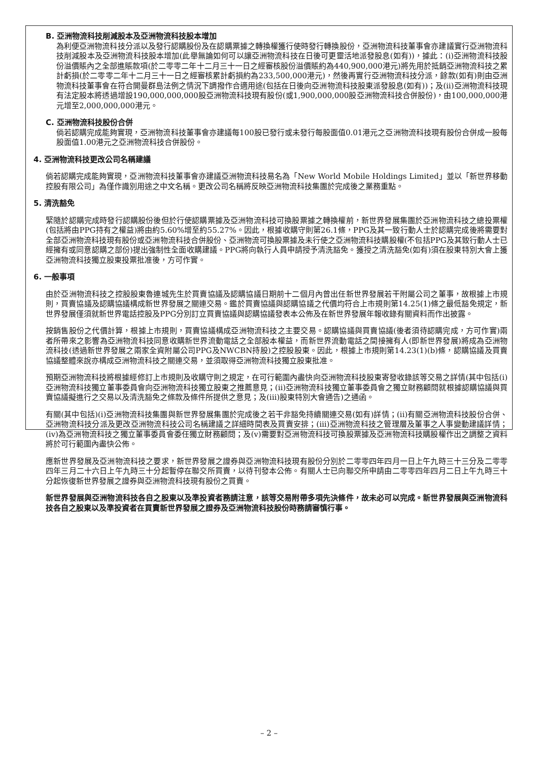B. 亞洲物流科技削減股本及亞洲物流科技股本增加
為利便亞洲物流科技分派以及發行認購股份及在認購票據之轉換權獲行使時發行轉換股份，亞洲物流科技董事會亦建議實行亞洲物流科技削減股本及亞洲物流科技股本增加(此舉無論如何可以讓亞洲物流科技在日後可更靈活地派發股息(如有))，據此：(i)亞洲物流科技股份溢價賬內之全部進賬款項(於二零零二年十二月三十一日之經審核股份溢價賬約為440,900,000港元)將先用於抵銷亞洲物流科技之累計虧損(於二零零二年十二月三十一日之經審核累計虧損約為233,500,000港元)，然後再實行亞洲物流科技分派，餘款(如有)則由亞洲物流科技董事會在符合開曼群島法例之情況下調撥作合適用途(包括在日後向亞洲物流科技股東派發股息(如有))；及(ii)亞洲物流科技現有法定股本將透過增設190,000,000,000股亞洲物流科技現有股份(或1,900,000,000股亞洲物流科技合併股份)，由100,000,000港元增至2,000,000,000港元。
C. 亞洲物流科技股份合併
倘若認購完成能夠實現，亞洲物流科技董事會亦建議每100股已發行或未發行每股面值0.01港元之亞洲物流科技現有股份合併成一股每股面值1.00港元之亞洲物流科技合併股份。
4. 亞洲物流科技更改公司名稱建議
倘若認購完成能夠實現，亞洲物流科技董事會亦建議亞洲物流科技易名為「New World Mobile Holdings Limited」並以「新世界移動控股有限公司」為僅作識別用途之中文名稱。更改公司名稱將反映亞洲物流科技集團於完成後之業務重點。
5. 清洗豁免
緊隨於認購完成時發行認購股份後但於行使認購票據及亞洲物流科技可換股票據之轉換權前，新世界發展集團於亞洲物流科技之總投票權(包括將由PPG持有之權益)將由約5.60%增至約55.27%。因此，根據收購守則第26.1條，PPG及其一致行動人士於認購完成後將需要對全部亞洲物流科技現有股份或亞洲物流科技合併股份、亞洲物流可換股票據及未行使之亞洲物流科技購股權(不包括PPG及其致行動人士已經擁有或同意認購之部份)提出強制性全面收購建議。PPG將向執行人員申請授予清洗豁免。獲授之清洗豁免(如有)須在股東特別大會上獲亞洲物流科技獨立股東投票批准後，方可作實。
6. 一般事項
由於亞洲物流科技之控股股東魯連城先生於買賣協議及認購協議日期前十二個月內曾出任新世界發展若干附屬公司之董事，故根據上市規則，買賣協議及認購協議構成新世界發展之關連交易。鑑於買賣協議與認購協議之代價均符合上市規則第14.25(1)條之最低豁免規定，新世界發展僅須就新世界電話控股及PPG分別訂立買賣協議與認購協議發表本公佈及在新世界發展年報收錄有關資料而作出披露。
按銷售股份之代價計算，根據上市規則，買賣協議構成亞洲物流科技之主要交易。認購協議與買賣協議(後者須待認購完成，方可作實)兩者所帶來之影響為亞洲物流科技同意收購新世界流動電話之全部股本權益，而新世界流動電話之間接擁有人(即新世界發展)將成為亞洲物流科技(透過新世界發展之兩家全資附屬公司PPG及NWCBN持股)之控股股東。因此，根據上市規則第14.23(1)(b)條，認購協議及買賣協議整體來說亦構成亞洲物流科技之關連交易，並須取得亞洲物流科技獨立股東批准。
預期亞洲物流科技將根據經修訂上市規則及收購守則之規定，在可行範圍內盡快向亞洲物流科技股東寄發收錄該等交易之詳情(其中包括(i)亞洲物流科技獨立董事委員會向亞洲物流科技獨立股東之推薦意見；(ii)亞洲物流科技獨立董事委員會之獨立財務顧問就根據認購協議與買賣協議擬進行之交易以及清洗豁免之條款及條件所提供之意見；及(iii)股東特別大會通告)之通函。
有關(其中包括)(i)亞洲物流科技集團與新世界發展集團於完成後之若干非豁免持續關連交易(如有)詳情；(ii)有關亞洲物流科技股份合併、亞洲物流科技分派及更改亞洲物流科技公司名稱建議之詳細時間表及買賣安排；(iii)亞洲物流科技之管理層及董事之人事變動建議詳情；(iv)為亞洲物流科技之獨立董事委員會委任獨立財務顧問；及(v)需要對亞洲物流科技可換股票據及亞洲物流科技購股權作出之調整之資料將於可行範圍內盡快公佈。
應新世界發展及亞洲物流科技之要求，新世界發展之證券與亞洲物流科技現有股份分別於二零零四年四月一日上午九時三十三分及二零零四年三月二十六日上午九時三十分起暫停在聯交所買賣，以待刊發本公佈。有關人士已向聯交所申請由二零零四年四月二日上午九時三十分起恢復新世界發展之證券與亞洲物流科技現有股份之買賣。
新世界發展與亞洲物流科技各自之股東以及準投資者務請注意，該等交易附帶多項先決條件，故未必可以完成。新世界發展與亞洲物流科技各自之股東以及準投資者在買賣新世界發展之證券及亞洲物流科技股份時務請審慎行事。
– 2 –